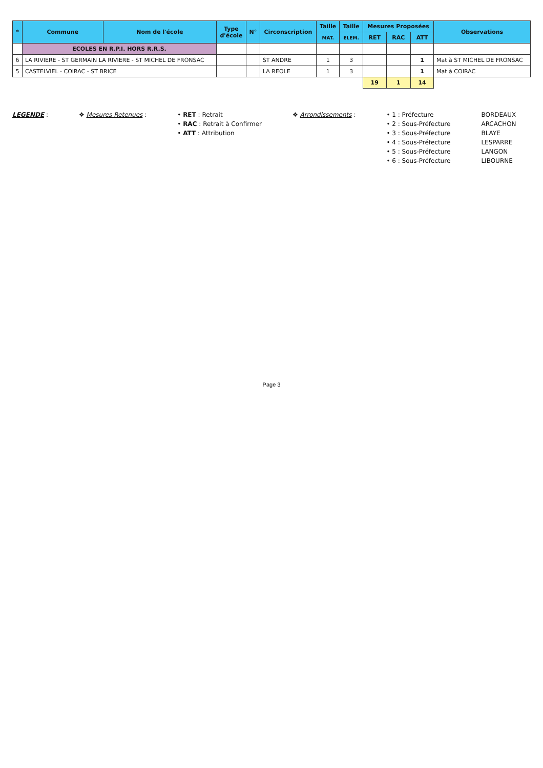| * | Commune | Nom de l'école | Type d'école | N° | Circonscription | Taille | Taille | Mesures Proposées | | | Observations |
| --- | --- | --- | --- | --- | --- | --- | --- | --- | --- | --- | --- |
| | | | | | | MAT. | ELEM. | RET | RAC | ATT | |
| | ECOLES EN R.P.I. HORS R.R.S. | | | | | | | | | | |
| 6 | LA RIVIERE - ST GERMAIN LA RIVIERE - ST MICHEL DE FRONSAC | | | | ST ANDRE | 1 | 3 | | | 1 | Mat à ST MICHEL DE FRONSAC |
| 5 | CASTELVIEL - COIRAC - ST BRICE | | | | LA REOLE | 1 | 3 | | | 1 | Mat à COIRAC |
| | | | | | | | | 19 | 1 | 14 | |
LEGENDE : ❖ Mesures Retenues : • RET : Retrait
• RAC : Retrait à Confirmer
• ATT : Attribution
❖ Arrondissements : • 1 : Préfecture
• 2 : Sous-Préfecture
• 3 : Sous-Préfecture
• 4 : Sous-Préfecture
• 5 : Sous-Préfecture
• 6 : Sous-Préfecture
BORDEAUX
ARCACHON
BLAYE
LESPARRE
LANGON
LIBOURNE
Page 3